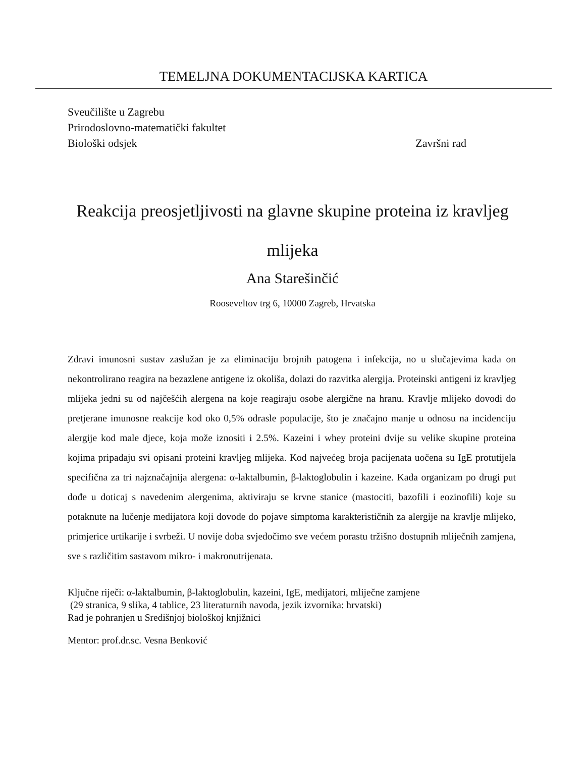TEMELJNA DOKUMENTACIJSKA KARTICA
Sveučilište u Zagrebu
Prirodoslovno-matematički fakultet
Biološki odsjek Završni rad
Reakcija preosjetljivosti na glavne skupine proteina iz kravljeg mlijeka
Ana Starešinčić
Rooseveltov trg 6, 10000 Zagreb, Hrvatska
Zdravi imunosni sustav zaslužan je za eliminaciju brojnih patogena i infekcija, no u slučajevima kada on nekontrolirano reagira na bezazlene antigene iz okoliša, dolazi do razvitka alergija. Proteinski antigeni iz kravljeg mlijeka jedni su od najčešćih alergena na koje reagiraju osobe alergične na hranu. Kravlje mlijeko dovodi do pretjerane imunosne reakcije kod oko 0,5% odrasle populacije, što je značajno manje u odnosu na incidenciju alergije kod male djece, koja može iznositi i 2.5%. Kazeini i whey proteini dvije su velike skupine proteina kojima pripadaju svi opisani proteini kravljeg mlijeka. Kod najvećeg broja pacijenata uočena su IgE protutijela specifična za tri najznačajnija alergena: α-laktalbumin, β-laktoglobulin i kazeine. Kada organizam po drugi put dođe u doticaj s navedenim alergenima, aktiviraju se krvne stanice (mastociti, bazofili i eozinofili) koje su potaknute na lučenje medijatora koji dovode do pojave simptoma karakterističnih za alergije na kravlje mlijeko, primjerice urtikarije i svrbeži. U novije doba svjedočimo sve većem porastu tržišno dostupnih mliječnih zamjena, sve s različitim sastavom mikro- i makronutrijenata.
Ključne riječi: α-laktalbumin, β-laktoglobulin, kazeini, IgE, medijatori, mliječne zamjene
(29 stranica, 9 slika, 4 tablice, 23 literaturnih navoda, jezik izvornika: hrvatski)
Rad je pohranjen u Središnjoj biološkoj knjižnici
Mentor: prof.dr.sc. Vesna Benković